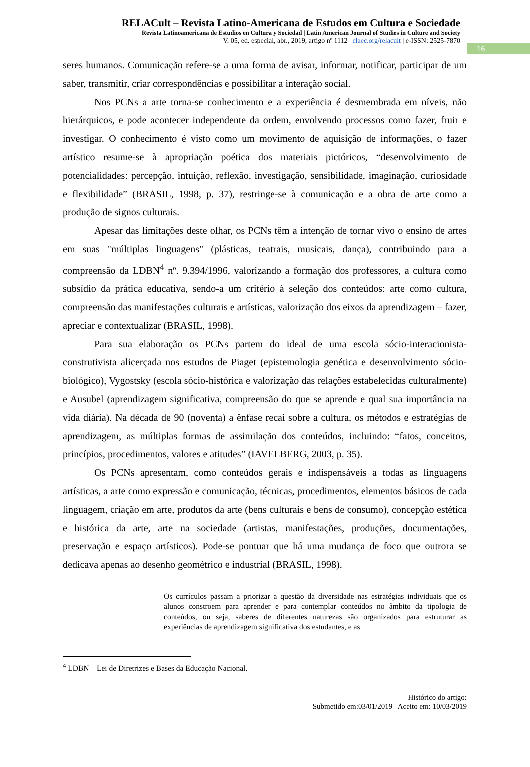16
RELACult – Revista Latino-Americana de Estudos em Cultura e Sociedade
Revista Latinoamericana de Estudios en Cultura y Sociedad | Latin American Journal of Studies in Culture and Society
V. 05, ed. especial, abr., 2019, artigo nº 1112 | claec.org/relacult | e-ISSN: 2525-7870
seres humanos. Comunicação refere-se a uma forma de avisar, informar, notificar, participar de um saber, transmitir, criar correspondências e possibilitar a interação social.
Nos PCNs a arte torna-se conhecimento e a experiência é desmembrada em níveis, não hierárquicos, e pode acontecer independente da ordem, envolvendo processos como fazer, fruir e investigar. O conhecimento é visto como um movimento de aquisição de informações, o fazer artístico resume-se à apropriação poética dos materiais pictóricos, “desenvolvimento de potencialidades: percepção, intuição, reflexão, investigação, sensibilidade, imaginação, curiosidade e flexibilidade” (BRASIL, 1998, p. 37), restringe-se à comunicação e a obra de arte como a produção de signos culturais.
Apesar das limitações deste olhar, os PCNs têm a intenção de tornar vivo o ensino de artes em suas "múltiplas linguagens" (plásticas, teatrais, musicais, dança), contribuindo para a compreensão da LDBN<sup>4</sup> nº. 9.394/1996, valorizando a formação dos professores, a cultura como subsídio da prática educativa, sendo-a um critério à seleção dos conteúdos: arte como cultura, compreensão das manifestações culturais e artísticas, valorização dos eixos da aprendizagem – fazer, apreciar e contextualizar (BRASIL, 1998).
Para sua elaboração os PCNs partem do ideal de uma escola sócio-interacionista-construtivista alicerçada nos estudos de Piaget (epistemologia genética e desenvolvimento sócio-biológico), Vygostsky (escola sócio-histórica e valorização das relações estabelecidas culturalmente) e Ausubel (aprendizagem significativa, compreensão do que se aprende e qual sua importância na vida diária). Na década de 90 (noventa) a ênfase recai sobre a cultura, os métodos e estratégias de aprendizagem, as múltiplas formas de assimilação dos conteúdos, incluindo: “fatos, conceitos, princípios, procedimentos, valores e atitudes” (IAVELBERG, 2003, p. 35).
Os PCNs apresentam, como conteúdos gerais e indispensáveis a todas as linguagens artísticas, a arte como expressão e comunicação, técnicas, procedimentos, elementos básicos de cada linguagem, criação em arte, produtos da arte (bens culturais e bens de consumo), concepção estética e histórica da arte, arte na sociedade (artistas, manifestações, produções, documentações, preservação e espaço artísticos). Pode-se pontuar que há uma mudança de foco que outrora se dedicava apenas ao desenho geométrico e industrial (BRASIL, 1998).
Os currículos passam a priorizar a questão da diversidade nas estratégias individuais que os alunos constroem para aprender e para contemplar conteúdos no âmbito da tipologia de conteúdos, ou seja, saberes de diferentes naturezas são organizados para estruturar as experiências de aprendizagem significativa dos estudantes, e as
<sup>4</sup> LDBN – Lei de Diretrizes e Bases da Educação Nacional.
Histórico do artigo:
Submetido em:03/01/2019– Aceito em: 10/03/2019